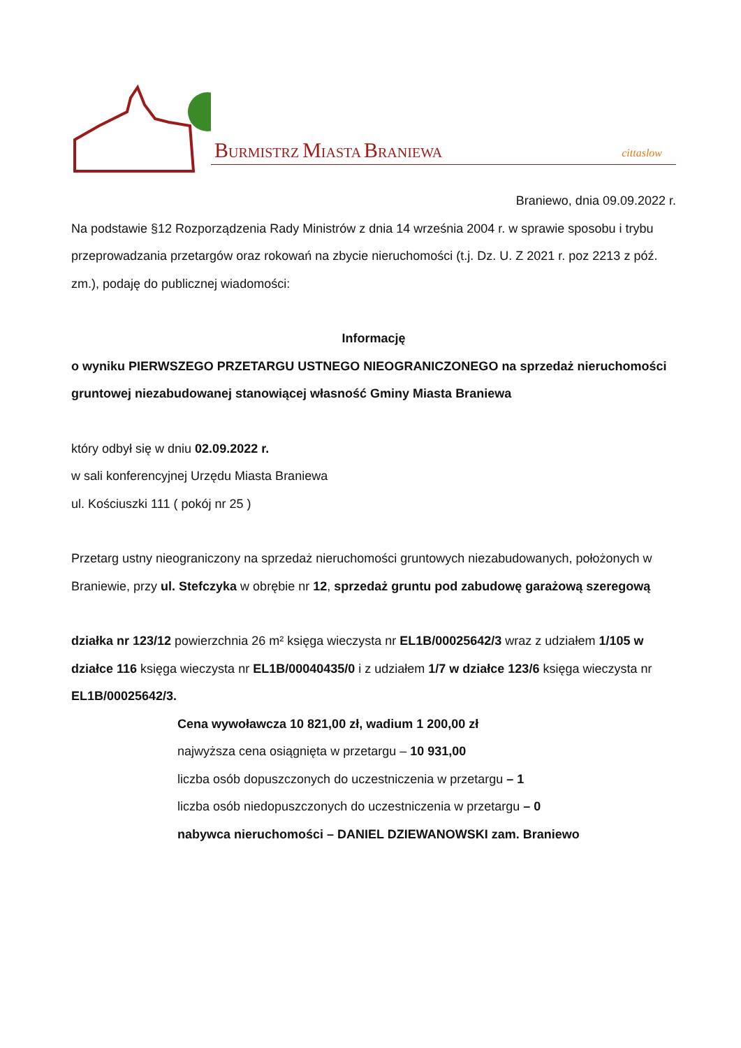BURMISTRZ MIASTA BRANIEWA cittaslow
Braniewo, dnia 09.09.2022 r.
Na podstawie §12 Rozporządzenia Rady Ministrów z dnia 14 września 2004 r. w sprawie sposobu i trybu przeprowadzania przetargów oraz rokowań na zbycie nieruchomości (t.j. Dz. U. Z 2021 r. poz 2213 z póź. zm.), podaję do publicznej wiadomości:
Informację
o wyniku PIERWSZEGO PRZETARGU USTNEGO NIEOGRANICZONEGO na sprzedaż nieruchomości gruntowej niezabudowanej stanowiącej własność Gminy Miasta Braniewa
który odbył się w dniu 02.09.2022 r.
w sali konferencyjnej Urzędu Miasta Braniewa
ul. Kościuszki 111 ( pokój nr 25 )
Przetarg ustny nieograniczony na sprzedaż nieruchomości gruntowych niezabudowanych, położonych w Braniewie, przy ul. Stefczyka w obrębie nr 12, sprzedaż gruntu pod zabudowę garażową szeregową
działka nr 123/12 powierzchnia 26 m² księga wieczysta nr EL1B/00025642/3 wraz z udziałem 1/105 w działce 116 księga wieczysta nr EL1B/00040435/0 i z udziałem 1/7 w działce 123/6 księga wieczysta nr EL1B/00025642/3.
Cena wywoławcza 10 821,00 zł, wadium 1 200,00 zł
najwyższa cena osiągnięta w przetargu – 10 931,00
liczba osób dopuszczonych do uczestniczenia w przetargu – 1
liczba osób niedopuszczonych do uczestniczenia w przetargu – 0
nabywca nieruchomości – DANIEL DZIEWANOWSKI zam. Braniewo